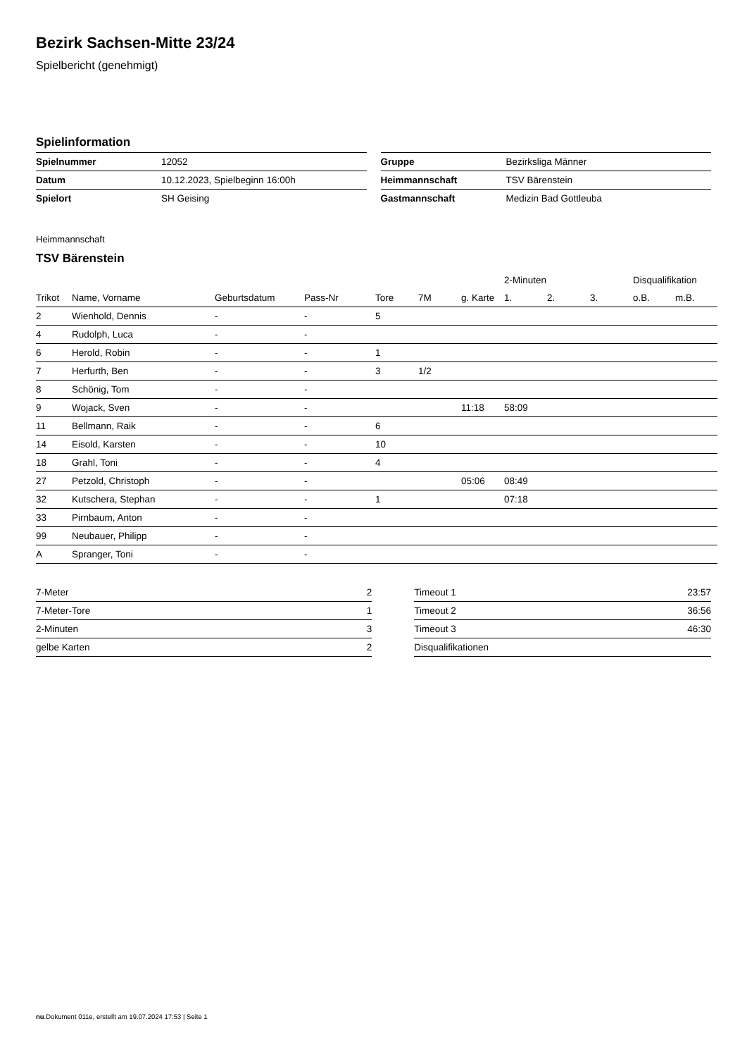Bezirk Sachsen-Mitte 23/24
Spielbericht (genehmigt)
Spielinformation
| Spielnummer | 12052 |
| Datum | 10.12.2023, Spielbeginn 16:00h |
| Spielort | SH Geising |
| Gruppe | Bezirksliga Männer |
| Heimmannschaft | TSV Bärenstein |
| Gastmannschaft | Medizin Bad Gottleuba |
Heimmannschaft
TSV Bärenstein
| | | | | | | | 2-Minuten | | | Disqualifikation | |
| --- | --- | --- | --- | --- | --- | --- | --- | --- | --- | --- | --- |
| Trikot | Name, Vorname | Geburtsdatum | Pass-Nr | Tore | 7M | g. Karte | 1. | 2. | 3. | o.B. | m.B. |
| 2 | Wienhold, Dennis | - | - | 5 | | | | | | | |
| 4 | Rudolph, Luca | - | - | | | | | | | | |
| 6 | Herold, Robin | - | - | 1 | | | | | | | |
| 7 | Herfurth, Ben | - | - | 3 | 1/2 | | | | | | |
| 8 | Schönig, Tom | - | - | | | | | | | | |
| 9 | Wojack, Sven | - | - | | | 11:18 | 58:09 | | | | |
| 11 | Bellmann, Raik | - | - | 6 | | | | | | | |
| 14 | Eisold, Karsten | - | - | 10 | | | | | | | |
| 18 | Grahl, Toni | - | - | 4 | | | | | | | |
| 27 | Petzold, Christoph | - | - | | | 05:06 | 08:49 | | | | |
| 32 | Kutschera, Stephan | - | - | 1 | | | 07:18 | | | | |
| 33 | Pirnbaum, Anton | - | - | | | | | | | | |
| 99 | Neubauer, Philipp | - | - | | | | | | | | |
| A | Spranger, Toni | - | - | | | | | | | | |
| 7-Meter | 2 |
| 7-Meter-Tore | 1 |
| 2-Minuten | 3 |
| gelbe Karten | 2 |
| Timeout 1 | 23:57 |
| Timeout 2 | 36:56 |
| Timeout 3 | 46:30 |
| Disqualifikationen | |
nu.Dokument 011e, erstellt am 19.07.2024 17:53 | Seite 1